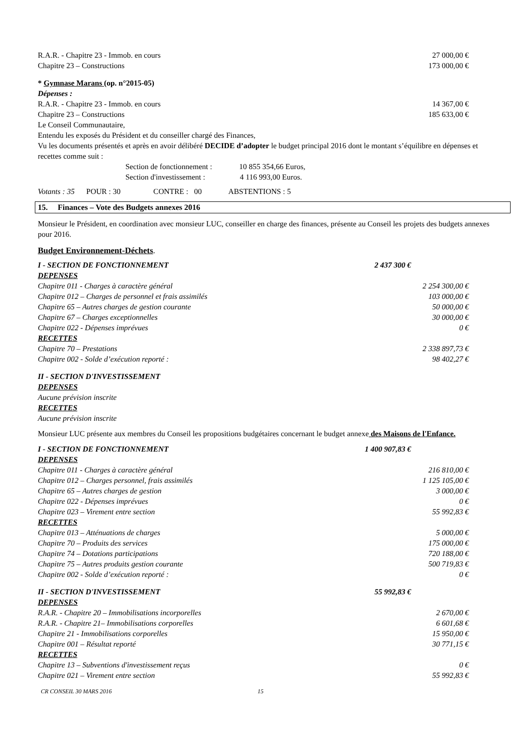R.A.R. - Chapitre 23 - Immob. en cours 27 000,00 €
Chapitre 23 – Constructions 173 000,00 €
* Gymnase Marans (op. n°2015-05)
Dépenses :
R.A.R. - Chapitre 23 - Immob. en cours 14 367,00 €
Chapitre 23 – Constructions 185 633,00 €
Le Conseil Communautaire,
Entendu les exposés du Président et du conseiller chargé des Finances,
Vu les documents présentés et après en avoir délibéré DECIDE d’adopter le budget principal 2016 dont le montant s’équilibre en dépenses et recettes comme suit :
Section de fonctionnement : 10 855 354,66 Euros,
Section d'investissement : 4 116 993,00 Euros.
Votants : 35 POUR : 30 CONTRE : 00 ABSTENTIONS : 5
15. Finances – Vote des Budgets annexes 2016
Monsieur le Président, en coordination avec monsieur LUC, conseiller en charge des finances, présente au Conseil les projets des budgets annexes pour 2016.
Budget Environnement-Déchets.
I - SECTION DE FONCTIONNEMENT 2 437 300 €
DEPENSES
Chapitre 011 - Charges à caractère général 2 254 300,00 €
Chapitre 012 – Charges de personnel et frais assimilés 103 000,00 €
Chapitre 65 – Autres charges de gestion courante 50 000,00 €
Chapitre 67 – Charges exceptionnelles 30 000,00 €
Chapitre 022 - Dépenses imprévues 0 €
RECETTES
Chapitre 70 – Prestations 2 338 897,73 €
Chapitre 002 - Solde d’exécution reporté : 98 402,27 €
II - SECTION D'INVESTISSEMENT
DEPENSES
Aucune prévision inscrite
RECETTES
Aucune prévision inscrite
Monsieur LUC présente aux membres du Conseil les propositions budgétaires concernant le budget annexe des Maisons de l'Enfance.
I - SECTION DE FONCTIONNEMENT 1 400 907,83 €
DEPENSES
Chapitre 011 - Charges à caractère général 216 810,00 €
Chapitre 012 – Charges personnel, frais assimilés 1 125 105,00 €
Chapitre 65 – Autres charges de gestion 3 000,00 €
Chapitre 022 - Dépenses imprévues 0 €
Chapitre 023 – Virement entre section 55 992,83 €
RECETTES
Chapitre 013 – Atténuations de charges 5 000,00 €
Chapitre 70 – Produits des services 175 000,00 €
Chapitre 74 – Dotations participations 720 188,00 €
Chapitre 75 – Autres produits gestion courante 500 719,83 €
Chapitre 002 - Solde d’exécution reporté : 0 €
II - SECTION D'INVESTISSEMENT 55 992,83 €
DEPENSES
R.A.R. - Chapitre 20 – Immobilisations incorporelles 2 670,00 €
R.A.R. - Chapitre 21– Immobilisations corporelles 6 601,68 €
Chapitre 21 - Immobilisations corporelles 15 950,00 €
Chapitre 001 – Résultat reporté 30 771,15 €
RECETTES
Chapitre 13 – Subventions d'investissement reçus 0 €
Chapitre 021 – Virement entre section 55 992,83 €
CR CONSEIL 30 MARS 2016 15